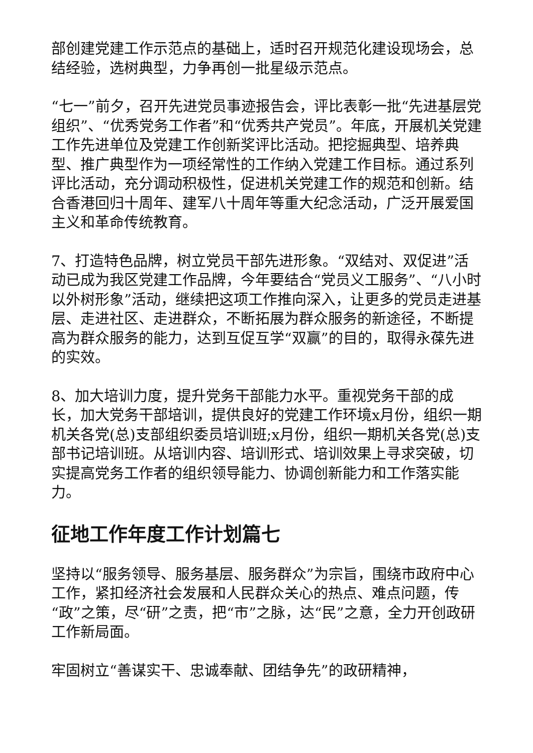部创建党建工作示范点的基础上，适时召开规范化建设现场会，总结经验，选树典型，力争再创一批星级示范点。
“七一”前夕，召开先进党员事迹报告会，评比表彰一批“先进基层党组织”、“优秀党务工作者”和“优秀共产党员”。年底，开展机关党建工作先进单位及党建工作创新奖评比活动。把挖掘典型、培养典型、推广典型作为一项经常性的工作纳入党建工作目标。通过系列评比活动，充分调动积极性，促进机关党建工作的规范和创新。结合香港回归十周年、建军八十周年等重大纪念活动，广泛开展爱国主义和革命传统教育。
7、打造特色品牌，树立党员干部先进形象。“双结对、双促进”活动已成为我区党建工作品牌，今年要结合“党员义工服务”、“八小时以外树形象”活动，继续把这项工作推向深入，让更多的党员走进基层、走进社区、走进群众，不断拓展为群众服务的新途径，不断提高为群众服务的能力，达到互促互学“双赢”的目的，取得永葆先进的实效。
8、加大培训力度，提升党务干部能力水平。重视党务干部的成长，加大党务干部培训，提供良好的党建工作环境x月份，组织一期机关各党(总)支部组织委员培训班;x月份，组织一期机关各党(总)支部书记培训班。从培训内容、培训形式、培训效果上寻求突破，切实提高党务工作者的组织领导能力、协调创新能力和工作落实能力。
征地工作年度工作计划篇七
坚持以“服务领导、服务基层、服务群众”为宗旨，围绕市政府中心工作，紧扣经济社会发展和人民群众关心的热点、难点问题，传“政”之策，尽“研”之责，把“市”之脉，达“民”之意，全力开创政研工作新局面。
牢固树立“善谋实干、忠诚奉献、团结争先”的政研精神，